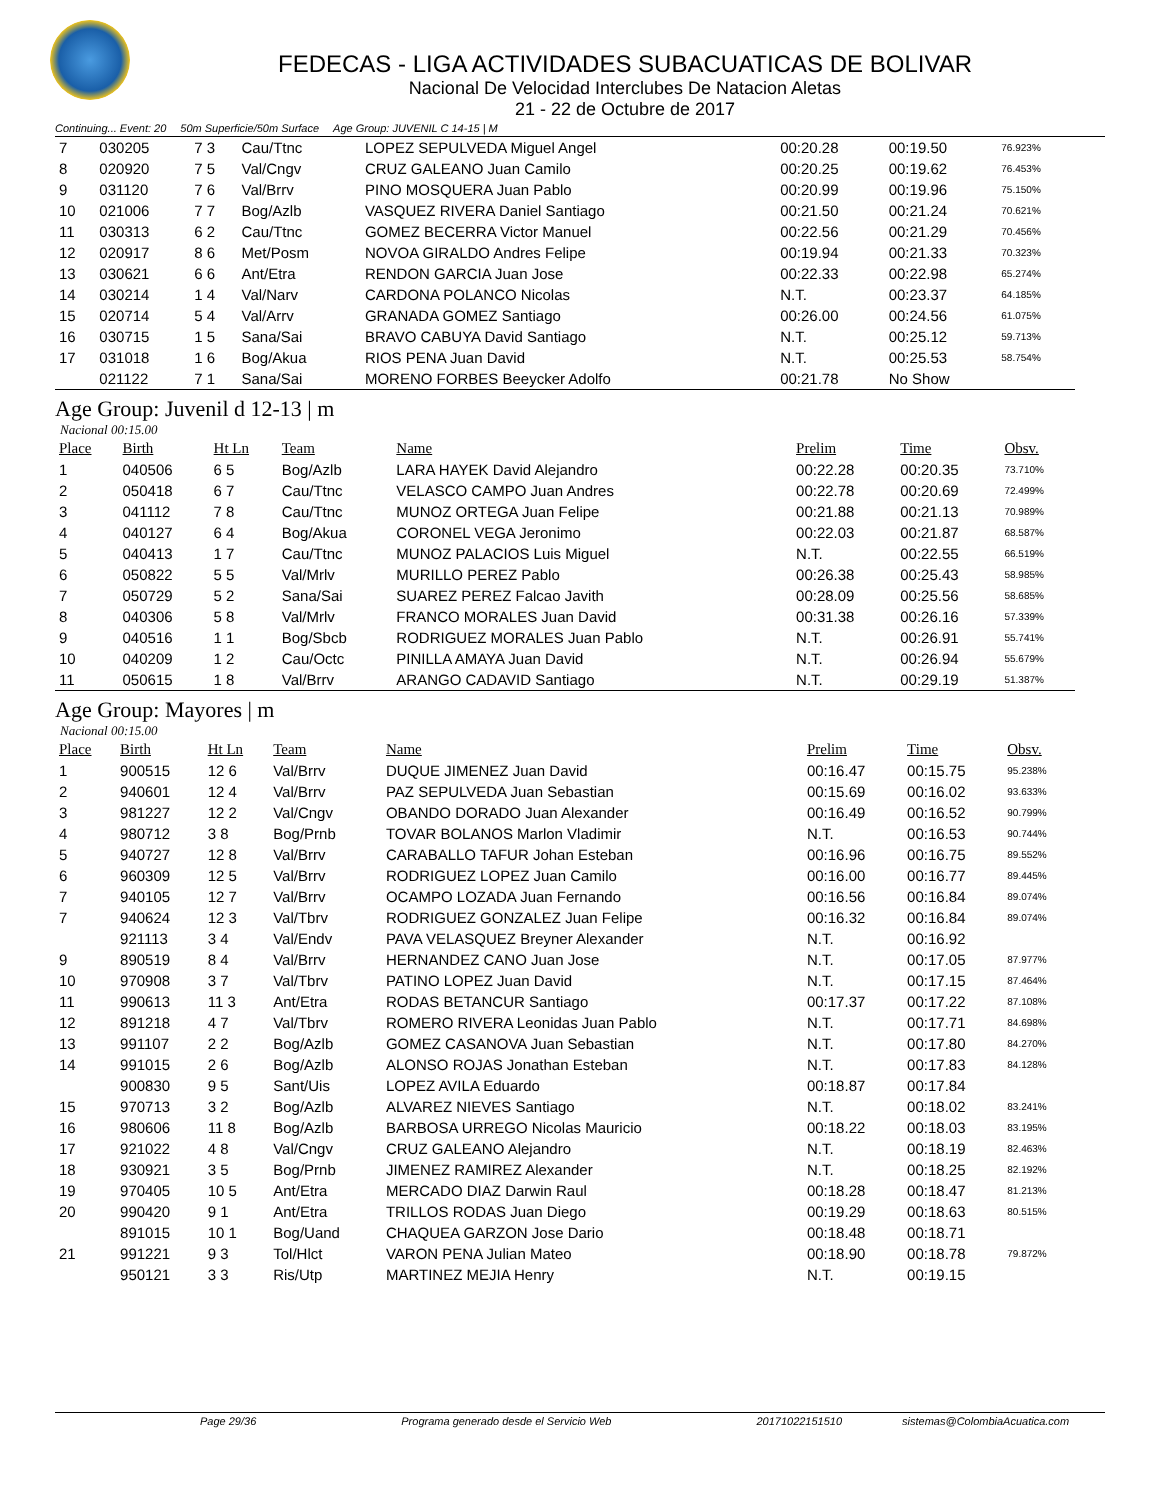FEDECAS - LIGA ACTIVIDADES SUBACUATICAS DE BOLIVAR
Nacional De Velocidad Interclubes De Natacion Aletas
21 - 22 de Octubre de 2017
Continuing... Event: 20 50m Superficie/50m Surface Age Group: JUVENIL C 14-15 | M
| 7 | 030205 | 7 3 | Cau/Ttnc | LOPEZ SEPULVEDA Miguel Angel | 00:20.28 | 00:19.50 | 76.923% |
| 8 | 020920 | 7 5 | Val/Cngv | CRUZ GALEANO Juan Camilo | 00:20.25 | 00:19.62 | 76.453% |
| 9 | 031120 | 7 6 | Val/Brrv | PINO MOSQUERA Juan Pablo | 00:20.99 | 00:19.96 | 75.150% |
| 10 | 021006 | 7 7 | Bog/Azlb | VASQUEZ RIVERA Daniel Santiago | 00:21.50 | 00:21.24 | 70.621% |
| 11 | 030313 | 6 2 | Cau/Ttnc | GOMEZ BECERRA Victor Manuel | 00:22.56 | 00:21.29 | 70.456% |
| 12 | 020917 | 8 6 | Met/Posm | NOVOA GIRALDO Andres Felipe | 00:19.94 | 00:21.33 | 70.323% |
| 13 | 030621 | 6 6 | Ant/Etra | RENDON GARCIA Juan Jose | 00:22.33 | 00:22.98 | 65.274% |
| 14 | 030214 | 1 4 | Val/Narv | CARDONA POLANCO Nicolas | N.T. | 00:23.37 | 64.185% |
| 15 | 020714 | 5 4 | Val/Arrv | GRANADA GOMEZ Santiago | 00:26.00 | 00:24.56 | 61.075% |
| 16 | 030715 | 1 5 | Sana/Sai | BRAVO CABUYA David Santiago | N.T. | 00:25.12 | 59.713% |
| 17 | 031018 | 1 6 | Bog/Akua | RIOS PENA Juan David | N.T. | 00:25.53 | 58.754% |
| | 021122 | 7 1 | Sana/Sai | MORENO FORBES Beeycker Adolfo | 00:21.78 | No Show | |
Age Group: Juvenil d 12-13 | m
Nacional 00:15.00
| Place | Birth | Ht Ln | Team | Name | Prelim | Time | Obsv. |
| --- | --- | --- | --- | --- | --- | --- | --- |
| 1 | 040506 | 6 5 | Bog/Azlb | LARA HAYEK David Alejandro | 00:22.28 | 00:20.35 | 73.710% |
| 2 | 050418 | 6 7 | Cau/Ttnc | VELASCO CAMPO Juan Andres | 00:22.78 | 00:20.69 | 72.499% |
| 3 | 041112 | 7 8 | Cau/Ttnc | MUNOZ ORTEGA Juan Felipe | 00:21.88 | 00:21.13 | 70.989% |
| 4 | 040127 | 6 4 | Bog/Akua | CORONEL VEGA Jeronimo | 00:22.03 | 00:21.87 | 68.587% |
| 5 | 040413 | 1 7 | Cau/Ttnc | MUNOZ PALACIOS Luis Miguel | N.T. | 00:22.55 | 66.519% |
| 6 | 050822 | 5 5 | Val/Mrlv | MURILLO PEREZ Pablo | 00:26.38 | 00:25.43 | 58.985% |
| 7 | 050729 | 5 2 | Sana/Sai | SUAREZ PEREZ Falcao Javith | 00:28.09 | 00:25.56 | 58.685% |
| 8 | 040306 | 5 8 | Val/Mrlv | FRANCO MORALES Juan David | 00:31.38 | 00:26.16 | 57.339% |
| 9 | 040516 | 1 1 | Bog/Sbcb | RODRIGUEZ MORALES Juan Pablo | N.T. | 00:26.91 | 55.741% |
| 10 | 040209 | 1 2 | Cau/Octc | PINILLA AMAYA Juan David | N.T. | 00:26.94 | 55.679% |
| 11 | 050615 | 1 8 | Val/Brrv | ARANGO CADAVID Santiago | N.T. | 00:29.19 | 51.387% |
Age Group: Mayores | m
Nacional 00:15.00
| Place | Birth | Ht Ln | Team | Name | Prelim | Time | Obsv. |
| --- | --- | --- | --- | --- | --- | --- | --- |
| 1 | 900515 | 12 6 | Val/Brrv | DUQUE JIMENEZ Juan David | 00:16.47 | 00:15.75 | 95.238% |
| 2 | 940601 | 12 4 | Val/Brrv | PAZ SEPULVEDA Juan Sebastian | 00:15.69 | 00:16.02 | 93.633% |
| 3 | 981227 | 12 2 | Val/Cngv | OBANDO DORADO Juan Alexander | 00:16.49 | 00:16.52 | 90.799% |
| 4 | 980712 | 3 8 | Bog/Prnb | TOVAR BOLANOS Marlon Vladimir | N.T. | 00:16.53 | 90.744% |
| 5 | 940727 | 12 8 | Val/Brrv | CARABALLO TAFUR Johan Esteban | 00:16.96 | 00:16.75 | 89.552% |
| 6 | 960309 | 12 5 | Val/Brrv | RODRIGUEZ LOPEZ Juan Camilo | 00:16.00 | 00:16.77 | 89.445% |
| 7 | 940105 | 12 7 | Val/Brrv | OCAMPO LOZADA Juan Fernando | 00:16.56 | 00:16.84 | 89.074% |
| 7 | 940624 | 12 3 | Val/Tbrv | RODRIGUEZ GONZALEZ Juan Felipe | 00:16.32 | 00:16.84 | 89.074% |
| | 921113 | 3 4 | Val/Endv | PAVA VELASQUEZ Breyner Alexander | N.T. | 00:16.92 | |
| 9 | 890519 | 8 4 | Val/Brrv | HERNANDEZ CANO Juan Jose | N.T. | 00:17.05 | 87.977% |
| 10 | 970908 | 3 7 | Val/Tbrv | PATINO LOPEZ Juan David | N.T. | 00:17.15 | 87.464% |
| 11 | 990613 | 11 3 | Ant/Etra | RODAS BETANCUR Santiago | 00:17.37 | 00:17.22 | 87.108% |
| 12 | 891218 | 4 7 | Val/Tbrv | ROMERO RIVERA Leonidas Juan Pablo | N.T. | 00:17.71 | 84.698% |
| 13 | 991107 | 2 2 | Bog/Azlb | GOMEZ CASANOVA Juan Sebastian | N.T. | 00:17.80 | 84.270% |
| 14 | 991015 | 2 6 | Bog/Azlb | ALONSO ROJAS Jonathan Esteban | N.T. | 00:17.83 | 84.128% |
| | 900830 | 9 5 | Sant/Uis | LOPEZ AVILA Eduardo | 00:18.87 | 00:17.84 | |
| 15 | 970713 | 3 2 | Bog/Azlb | ALVAREZ NIEVES Santiago | N.T. | 00:18.02 | 83.241% |
| 16 | 980606 | 11 8 | Bog/Azlb | BARBOSA URREGO Nicolas Mauricio | 00:18.22 | 00:18.03 | 83.195% |
| 17 | 921022 | 4 8 | Val/Cngv | CRUZ GALEANO Alejandro | N.T. | 00:18.19 | 82.463% |
| 18 | 930921 | 3 5 | Bog/Prnb | JIMENEZ RAMIREZ Alexander | N.T. | 00:18.25 | 82.192% |
| 19 | 970405 | 10 5 | Ant/Etra | MERCADO DIAZ Darwin Raul | 00:18.28 | 00:18.47 | 81.213% |
| 20 | 990420 | 9 1 | Ant/Etra | TRILLOS RODAS Juan Diego | 00:19.29 | 00:18.63 | 80.515% |
| | 891015 | 10 1 | Bog/Uand | CHAQUEA GARZON Jose Dario | 00:18.48 | 00:18.71 | |
| 21 | 991221 | 9 3 | Tol/Hlct | VARON PENA Julian Mateo | 00:18.90 | 00:18.78 | 79.872% |
| | 950121 | 3 3 | Ris/Utp | MARTINEZ MEJIA Henry | N.T. | 00:19.15 | |
Page 29/36 Programa generado desde el Servicio Web 20171022151510 sistemas@ColombiaAcuatica.com